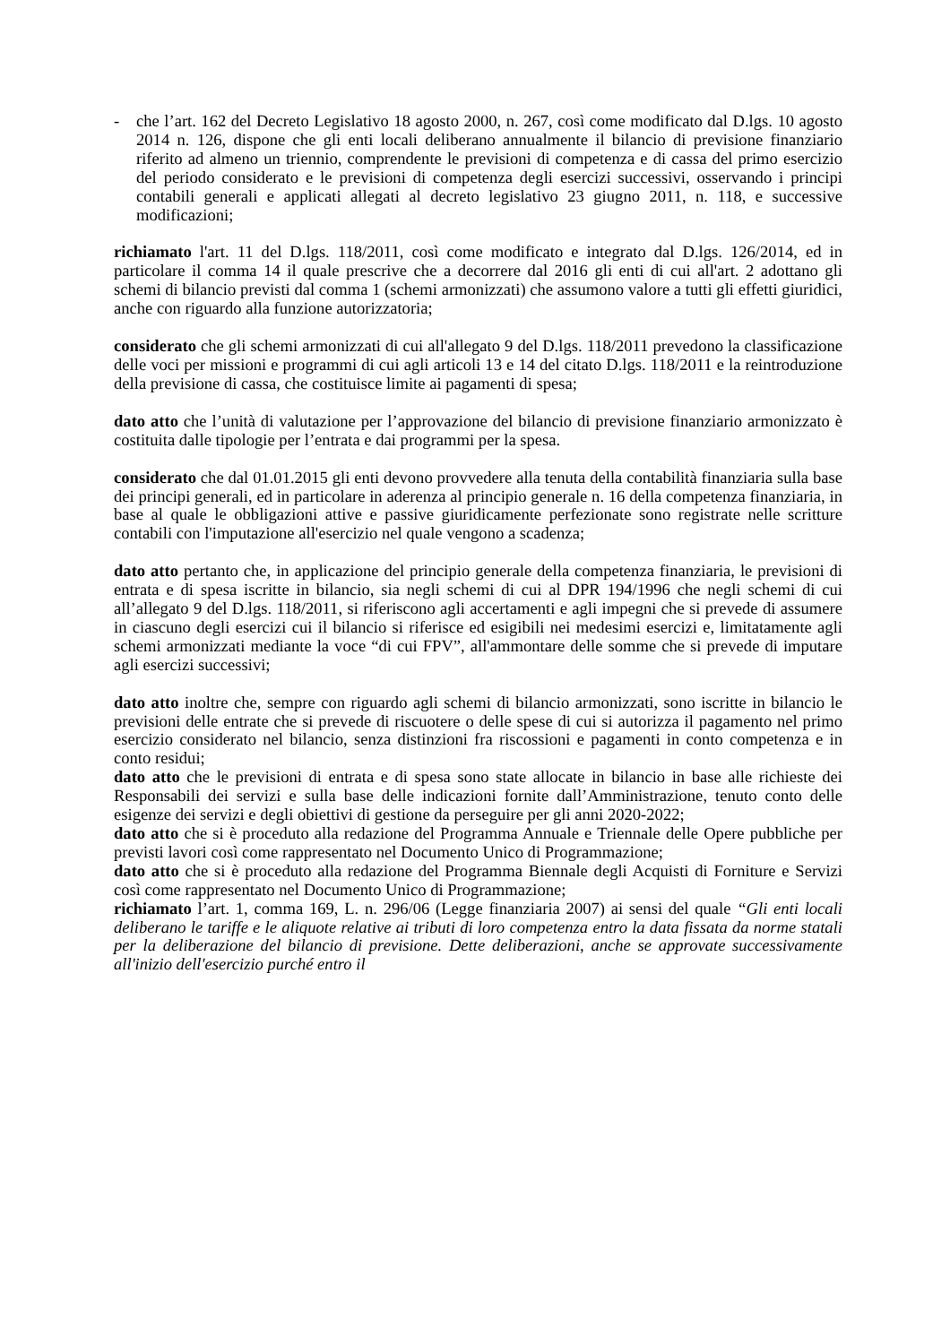- che l’art. 162 del Decreto Legislativo 18 agosto 2000, n. 267, così come modificato dal D.lgs. 10 agosto 2014 n. 126, dispone che gli enti locali deliberano annualmente il bilancio di previsione finanziario riferito ad almeno un triennio, comprendente le previsioni di competenza e di cassa del primo esercizio del periodo considerato e le previsioni di competenza degli esercizi successivi, osservando i principi contabili generali e applicati allegati al decreto legislativo 23 giugno 2011, n. 118, e successive modificazioni;
richiamato l'art. 11 del D.lgs. 118/2011, così come modificato e integrato dal D.lgs. 126/2014, ed in particolare il comma 14 il quale prescrive che a decorrere dal 2016 gli enti di cui all'art. 2 adottano gli schemi di bilancio previsti dal comma 1 (schemi armonizzati) che assumono valore a tutti gli effetti giuridici, anche con riguardo alla funzione autorizzatoria;
considerato che gli schemi armonizzati di cui all'allegato 9 del D.lgs. 118/2011 prevedono la classificazione delle voci per missioni e programmi di cui agli articoli 13 e 14 del citato D.lgs. 118/2011 e la reintroduzione della previsione di cassa, che costituisce limite ai pagamenti di spesa;
dato atto che l’unità di valutazione per l’approvazione del bilancio di previsione finanziario armonizzato è costituita dalle tipologie per l’entrata e dai programmi per la spesa.
considerato che dal 01.01.2015 gli enti devono provvedere alla tenuta della contabilità finanziaria sulla base dei principi generali, ed in particolare in aderenza al principio generale n. 16 della competenza finanziaria, in base al quale le obbligazioni attive e passive giuridicamente perfezionate sono registrate nelle scritture contabili con l'imputazione all'esercizio nel quale vengono a scadenza;
dato atto pertanto che, in applicazione del principio generale della competenza finanziaria, le previsioni di entrata e di spesa iscritte in bilancio, sia negli schemi di cui al DPR 194/1996 che negli schemi di cui all’allegato 9 del D.lgs. 118/2011, si riferiscono agli accertamenti e agli impegni che si prevede di assumere in ciascuno degli esercizi cui il bilancio si riferisce ed esigibili nei medesimi esercizi e, limitatamente agli schemi armonizzati mediante la voce “di cui FPV”, all'ammontare delle somme che si prevede di imputare agli esercizi successivi;
dato atto inoltre che, sempre con riguardo agli schemi di bilancio armonizzati, sono iscritte in bilancio le previsioni delle entrate che si prevede di riscuotere o delle spese di cui si autorizza il pagamento nel primo esercizio considerato nel bilancio, senza distinzioni fra riscossioni e pagamenti in conto competenza e in conto residui;
dato atto che le previsioni di entrata e di spesa sono state allocate in bilancio in base alle richieste dei Responsabili dei servizi e sulla base delle indicazioni fornite dall’Amministrazione, tenuto conto delle esigenze dei servizi e degli obiettivi di gestione da perseguire per gli anni 2020-2022;
dato atto che si è proceduto alla redazione del Programma Annuale e Triennale delle Opere pubbliche per previsti lavori così come rappresentato nel Documento Unico di Programmazione;
dato atto che si è proceduto alla redazione del Programma Biennale degli Acquisti di Forniture e Servizi così come rappresentato nel Documento Unico di Programmazione;
richiamato l’art. 1, comma 169, L. n. 296/06 (Legge finanziaria 2007) ai sensi del quale “Gli enti locali deliberano le tariffe e le aliquote relative ai tributi di loro competenza entro la data fissata da norme statali per la deliberazione del bilancio di previsione. Dette deliberazioni, anche se approvate successivamente all'inizio dell'esercizio purché entro il